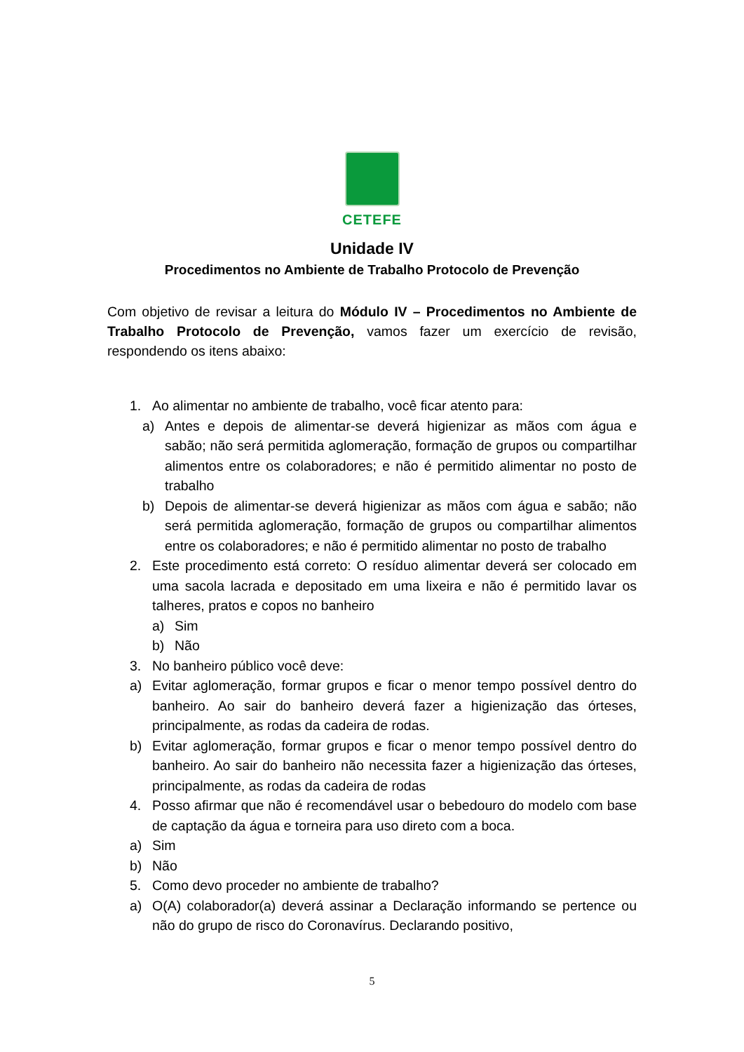CETEFE
Unidade IV
Procedimentos no Ambiente de Trabalho Protocolo de Prevenção
Com objetivo de revisar a leitura do Módulo IV – Procedimentos no Ambiente de Trabalho Protocolo de Prevenção, vamos fazer um exercício de revisão, respondendo os itens abaixo:
1. Ao alimentar no ambiente de trabalho, você ficar atento para:
a) Antes e depois de alimentar-se deverá higienizar as mãos com água e sabão; não será permitida aglomeração, formação de grupos ou compartilhar alimentos entre os colaboradores; e não é permitido alimentar no posto de trabalho
b) Depois de alimentar-se deverá higienizar as mãos com água e sabão; não será permitida aglomeração, formação de grupos ou compartilhar alimentos entre os colaboradores; e não é permitido alimentar no posto de trabalho
2. Este procedimento está correto: O resíduo alimentar deverá ser colocado em uma sacola lacrada e depositado em uma lixeira e não é permitido lavar os talheres, pratos e copos no banheiro
a) Sim
b) Não
3. No banheiro público você deve:
a) Evitar aglomeração, formar grupos e ficar o menor tempo possível dentro do banheiro. Ao sair do banheiro deverá fazer a higienização das órteses, principalmente, as rodas da cadeira de rodas.
b) Evitar aglomeração, formar grupos e ficar o menor tempo possível dentro do banheiro. Ao sair do banheiro não necessita fazer a higienização das órteses, principalmente, as rodas da cadeira de rodas
4. Posso afirmar que não é recomendável usar o bebedouro do modelo com base de captação da água e torneira para uso direto com a boca.
a) Sim
b) Não
5. Como devo proceder no ambiente de trabalho?
a) O(A) colaborador(a) deverá assinar a Declaração informando se pertence ou não do grupo de risco do Coronavírus. Declarando positivo,
5